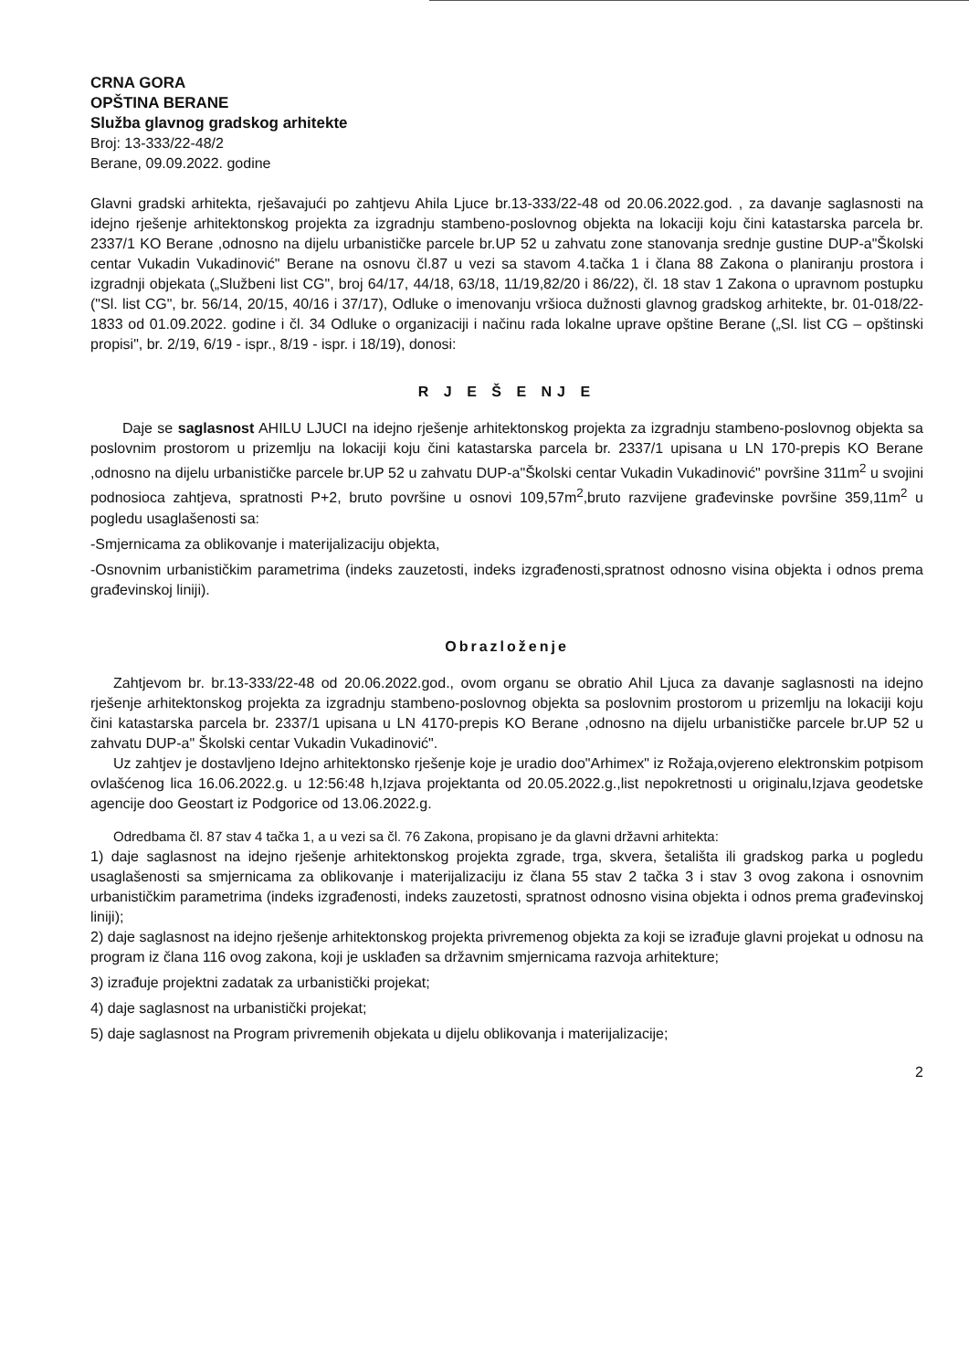CRNA GORA
OPŠTINA BERANE
Služba glavnog gradskog arhitekte
Broj: 13-333/22-48/2
Berane, 09.09.2022. godine
Glavni gradski arhitekta, rješavajući po zahtjevu Ahila Ljuce br.13-333/22-48 od 20.06.2022.god. , za davanje saglasnosti na idejno rješenje arhitektonskog projekta za izgradnju stambeno-poslovnog objekta na lokaciji koju čini katastarska parcela br. 2337/1 KO Berane ,odnosno na dijelu urbanističke parcele br.UP 52 u zahvatu zone stanovanja srednje gustine DUP-a"Školski centar Vukadin Vukadinović" Berane na osnovu čl.87 u vezi sa stavom 4.tačka 1 i člana 88 Zakona o planiranju prostora i izgradnji objekata („Službeni list CG", broj 64/17, 44/18, 63/18, 11/19,82/20 i 86/22), čl. 18 stav 1 Zakona o upravnom postupku ("Sl. list CG", br. 56/14, 20/15, 40/16 i 37/17), Odluke o imenovanju vršioca dužnosti glavnog gradskog arhitekte, br. 01-018/22-1833 od 01.09.2022. godine i čl. 34 Odluke o organizaciji i načinu rada lokalne uprave opštine Berane („Sl. list CG – opštinski propisi", br. 2/19, 6/19 - ispr., 8/19 - ispr. i 18/19), donosi:
R J E Š E NJ E
Daje se saglasnost AHILU LJUCI na idejno rješenje arhitektonskog projekta za izgradnju stambeno-poslovnog objekta sa poslovnim prostorom u prizemlju na lokaciji koju čini katastarska parcela br. 2337/1 upisana u LN 170-prepis KO Berane ,odnosno na dijelu urbanističke parcele br.UP 52 u zahvatu DUP-a"Školski centar Vukadin Vukadinović" površine 311m<sup>2</sup> u svojini podnosioca zahtjeva, spratnosti P+2, bruto površine u osnovi 109,57m<sup>2</sup>,bruto razvijene građevinske površine 359,11m<sup>2</sup> u pogledu usaglašenosti sa:
-Smjernicama za oblikovanje i materijalizaciju objekta,
-Osnovnim urbanističkim parametrima (indeks zauzetosti, indeks izgrađenosti,spratnost odnosno visina objekta i odnos prema građevinskoj liniji).
Obrazloženje
Zahtjevom br. br.13-333/22-48 od 20.06.2022.god., ovom organu se obratio Ahil Ljuca za davanje saglasnosti na idejno rješenje arhitektonskog projekta za izgradnju stambeno-poslovnog objekta sa poslovnim prostorom u prizemlju na lokaciji koju čini katastarska parcela br. 2337/1 upisana u LN 4170-prepis KO Berane ,odnosno na dijelu urbanističke parcele br.UP 52 u zahvatu DUP-a" Školski centar Vukadin Vukadinović".
Uz zahtjev je dostavljeno Idejno arhitektonsko rješenje koje je uradio doo"Arhimex" iz Rožaja,ovjereno elektronskim potpisom ovlašćenog lica 16.06.2022.g. u 12:56:48 h,Izjava projektanta od 20.05.2022.g.,list nepokretnosti u originalu,Izjava geodetske agencije doo Geostart iz Podgorice od 13.06.2022.g.
Odredbama čl. 87 stav 4 tačka 1, a u vezi sa čl. 76 Zakona, propisano je da glavni državni arhitekta:
1) daje saglasnost na idejno rješenje arhitektonskog projekta zgrade, trga, skvera, šetališta ili gradskog parka u pogledu usaglašenosti sa smjernicama za oblikovanje i materijalizaciju iz člana 55 stav 2 tačka 3 i stav 3 ovog zakona i osnovnim urbanističkim parametrima (indeks izgrađenosti, indeks zauzetosti, spratnost odnosno visina objekta i odnos prema građevinskoj liniji);
2) daje saglasnost na idejno rješenje arhitektonskog projekta privremenog objekta za koji se izrađuje glavni projekat u odnosu na program iz člana 116 ovog zakona, koji je usklađen sa državnim smjernicama razvoja arhitekture;
3) izrađuje projektni zadatak za urbanistički projekat;
4) daje saglasnost na urbanistički projekat;
5) daje saglasnost na Program privremenih objekata u dijelu oblikovanja i materijalizacije;
2